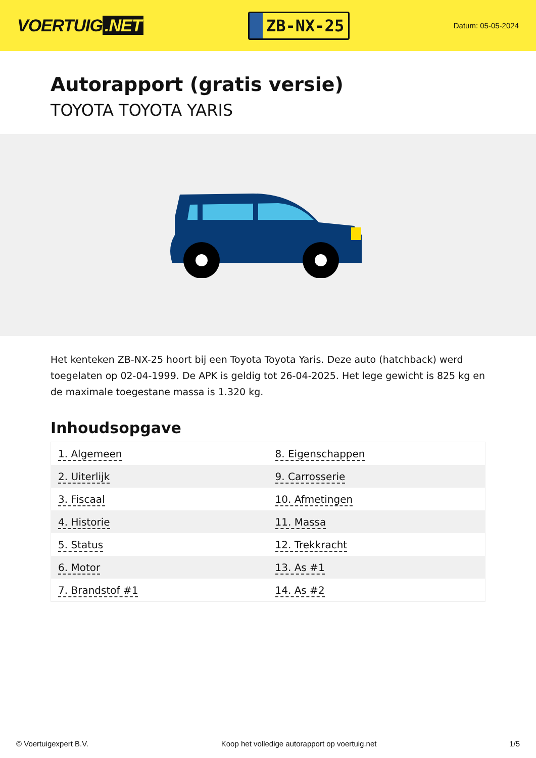VOERTUIG.NET
ZB-NX-25
Datum: 05-05-2024
Autorapport (gratis versie)
TOYOTA TOYOTA YARIS
Het kenteken ZB-NX-25 hoort bij een Toyota Toyota Yaris. Deze auto (hatchback) werd toegelaten op 02-04-1999. De APK is geldig tot 26-04-2025. Het lege gewicht is 825 kg en de maximale toegestane massa is 1.320 kg.
Inhoudsopgave
| 1. Algemeen | 8. Eigenschappen |
| 2. Uiterlijk | 9. Carrosserie |
| 3. Fiscaal | 10. Afmetingen |
| 4. Historie | 11. Massa |
| 5. Status | 12. Trekkracht |
| 6. Motor | 13. As #1 |
| 7. Brandstof #1 | 14. As #2 |
© Voertuigexpert B.V. Koop het volledige autorapport op voertuig.net 1/5